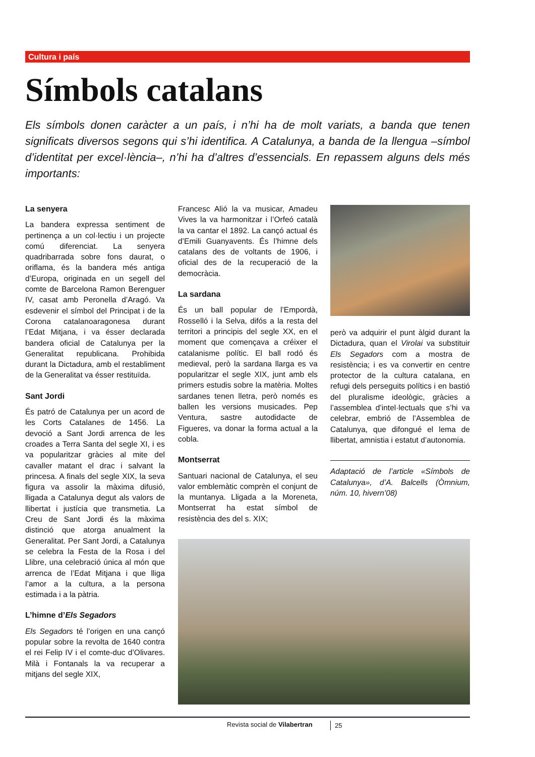Cultura i país
Símbols catalans
Els símbols donen caràcter a un país, i n’hi ha de molt variats, a banda que tenen significats diversos segons qui s’hi identifica. A Catalunya, a banda de la llengua –símbol d’identitat per excel·lència–, n’hi ha d’altres d’essencials. En repassem alguns dels més importants:
La senyera
La bandera expressa sentiment de pertinença a un col·lectiu i un projecte comú diferenciat. La senyera quadribarrada sobre fons daurat, o oriflama, és la bandera més antiga d’Europa, originada en un segell del comte de Barcelona Ramon Berenguer IV, casat amb Peronella d’Aragó. Va esdevenir el símbol del Principat i de la Corona catalanoaragonesa durant l’Edat Mitjana, i va ésser declarada bandera oficial de Catalunya per la Generalitat republicana. Prohibida durant la Dictadura, amb el restabliment de la Generalitat va ésser restituïda.
Sant Jordi
És patró de Catalunya per un acord de les Corts Catalanes de 1456. La devoció a Sant Jordi arrenca de les croades a Terra Santa del segle XI, i es va popularitzar gràcies al mite del cavaller matant el drac i salvant la princesa. A finals del segle XIX, la seva figura va assolir la màxima difusió, lligada a Catalunya degut als valors de llibertat i justícia que transmetia. La Creu de Sant Jordi és la màxima distinció que atorga anualment la Generalitat. Per Sant Jordi, a Catalunya se celebra la Festa de la Rosa i del Llibre, una celebració única al món que arrenca de l’Edat Mitjana i que lliga l’amor a la cultura, a la persona estimada i a la pàtria.
L’himne d’Els Segadors
Els Segadors té l’origen en una cançó popular sobre la revolta de 1640 contra el rei Felip IV i el comte-duc d’Olivares. Milà i Fontanals la va recuperar a mitjans del segle XIX,
Francesc Alió la va musicar, Amadeu Vives la va harmonitzar i l’Orfeó català la va cantar el 1892. La cançó actual és d’Emili Guanyavents. És l’himne dels catalans des de voltants de 1906, i oficial des de la recuperació de la democràcia.
La sardana
És un ball popular de l’Empordà, Rosselló i la Selva, difós a la resta del territori a principis del segle XX, en el moment que començava a créixer el catalanisme polític. El ball rodó és medieval, però la sardana llarga es va popularitzar el segle XIX, junt amb els primers estudis sobre la matèria. Moltes sardanes tenen lletra, però només es ballen les versions musicades. Pep Ventura, sastre autodidacte de Figueres, va donar la forma actual a la cobla.
Montserrat
Santuari nacional de Catalunya, el seu valor emblemàtic comprèn el conjunt de la muntanya. Lligada a la Moreneta, Montserrat ha estat símbol de resistència des del s. XIX;
però va adquirir el punt àlgid durant la Dictadura, quan el Virolai va substituir Els Segadors com a mostra de resistència; i es va convertir en centre protector de la cultura catalana, en refugi dels perseguits polítics i en bastió del pluralisme ideològic, gràcies a l’assemblea d’intel·lectuals que s’hi va celebrar, embrió de l’Assemblea de Catalunya, que difongué el lema de llibertat, amnistia i estatut d’autonomia.
Adaptació de l’article «Símbols de Catalunya», d’A. Balcells (Òmnium, núm. 10, hivern’08)
Revista social de Vilabertran 25